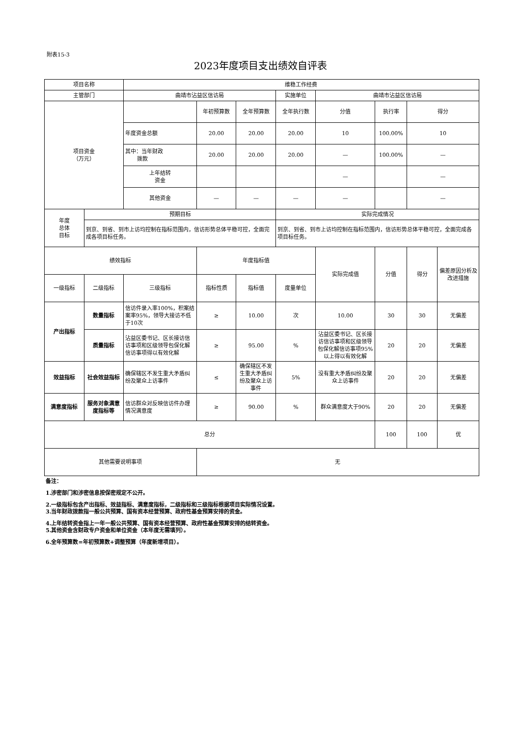附表15-3
2023年度项目支出绩效自评表
| 项目名称 | | 维稳工作经费 | | | | | | | |
| 主管部门 | | 曲靖市沾益区信访局 | | | 实施单位 | 曲靖市沾益区信访局 | | | |
| 项目资金 （万元） | | | 年初预算数 | 全年预算数 | 全年执行数 | 分值 | 执行率 | 得分 | |
| | | 年度资金总额 | 20.00 | 20.00 | 20.00 | 10 | 100.00% | 10 | |
| | | 其中：当年财政 拨款 | 20.00 | 20.00 | 20.00 | — | 100.00% | — | |
| | | 上年结转 资金 | | | | — | | — | |
| | | 其他资金 | — | — | — | — | | — | |
| 年度 总体 目标 | 预期目标 | | | | 实际完成情况 | | | | |
| | 到京、到省、到市上访均控制在指标范围内，信访形势总体平稳可控，全面完成各项目标任务。 | | | | 到京、到省、到市上访均控制在指标范围内，信访形势总体平稳可控，全面完成各项目标任务。 | | | | |
| 绩效指标 | | | 年度指标值 | | | 实际完成值 | 分值 | 得分 | 偏差原因分析及改进措施 |
| 一级指标 | 二级指标 | 三级指标 | 指标性质 | 指标值 | 度量单位 | | | | |
| 产出指标 | 数量指标 | 信访件录入率100%，积案结案率95%，领导大接访不低于10次 | ≥ | 10.00 | 次 | 10.00 | 30 | 30 | 无偏差 |
| | 质量指标 | 沾益区委书记、区长接访信访事项和区级领导包保化解信访事项得以有效化解 | ≥ | 95.00 | % | 沾益区委书记、区长接访信访事项和区级领导包保化解信访事项95%以上得以有效化解 | 20 | 20 | 无偏差 |
| 效益指标 | 社会效益指标 | 确保辖区不发生重大矛盾纠纷及聚众上访事件 | ≤ | 确保辖区不发生重大矛盾纠纷及聚众上访事件 | 5% | 没有重大矛盾纠纷及聚众上访事件 | 20 | 20 | 无偏差 |
| 满意度指标 | 服务对象满意度指标等 | 信访群众对反映信访件办理情况满意度 | ≥ | 90.00 | % | 群众满意度大于90% | 20 | 20 | 无偏差 |
| 总分 | | | | | | | 100 | 100 | 优 |
| 其他需要说明事项 | | | 无 | | | | | | |
备注：
1.涉密部门和涉密信息按保密规定不公开。
2.一级指标包含产出指标、效益指标、满意度指标，二级指标和三级指标根据项目实际情况设置。
3.当年财政拨款指一般公共预算、国有资本经营预算、政府性基金预算安排的资金。
4.上年结转资金指上一年一般公共预算、国有资本经营预算、政府性基金预算安排的结转资金。
5.其他资金含财政专户资金和单位资金（本年度无需填列）。
6.全年预算数=年初预算数+调整预算（年度新增项目）。